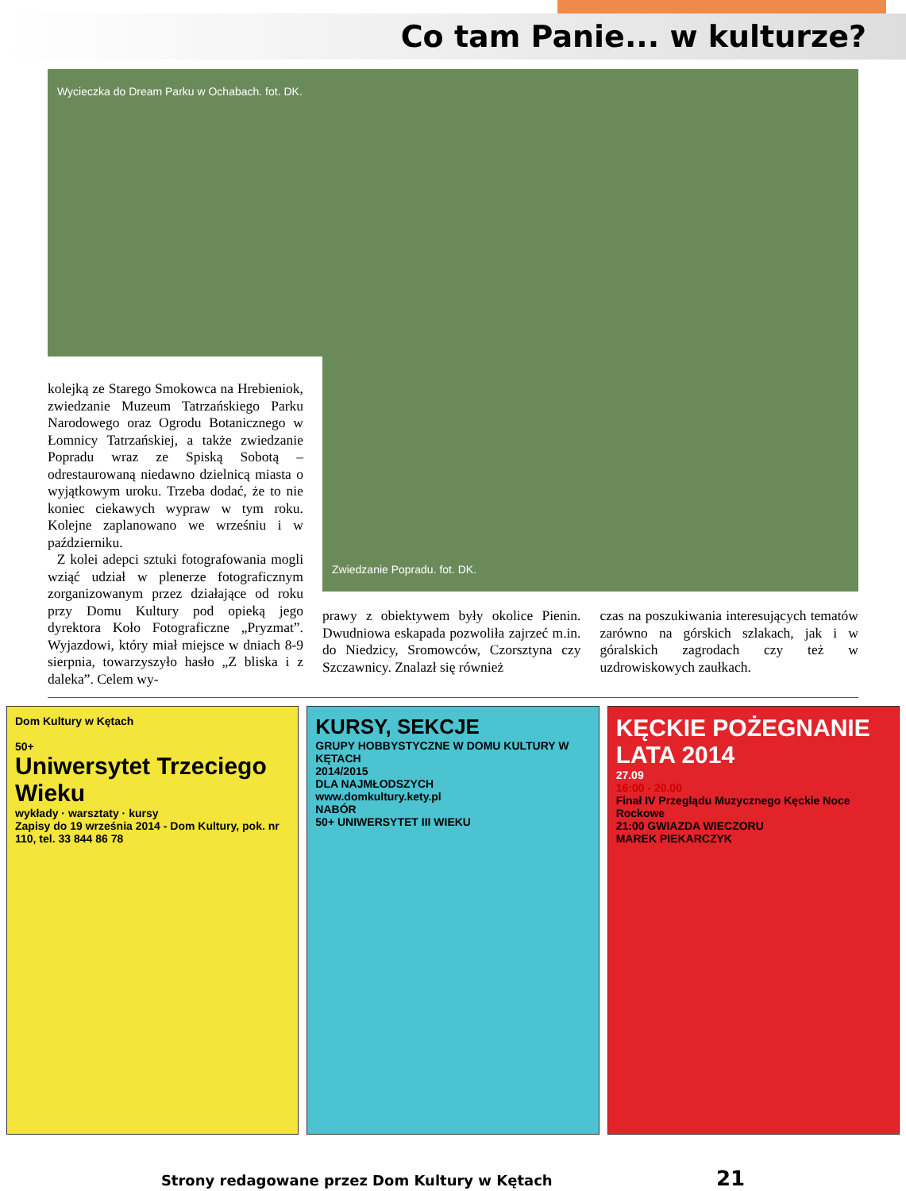Co tam Panie... w kulturze?
Wycieczka do Dream Parku w Ochabach. fot. DK.
kolejką ze Starego Smokowca na Hrebieniok, zwiedzanie Muzeum Tatrzańskiego Parku Narodowego oraz Ogrodu Botanicznego w Łomnicy Tatrzańskiej, a także zwiedzanie Popradu wraz ze Spiską Sobotą – odrestaurowaną niedawno dzielnicą miasta o wyjątkowym uroku. Trzeba dodać, że to nie koniec ciekawych wypraw w tym roku. Kolejne zaplanowano we wrześniu i w październiku.
Z kolei adepci sztuki fotografowania mogli wziąć udział w plenerze fotograficznym zorganizowanym przez działające od roku przy Domu Kultury pod opieką jego dyrektora Koło Fotograficzne „Pryzmat”. Wyjazdowi, który miał miejsce w dniach 8-9 sierpnia, towarzyszyło hasło „Z bliska i z daleka”. Celem wy-
Zwiedzanie Popradu. fot. DK.
prawy z obiektywem były okolice Pienin. Dwudniowa eskapada pozwoliła zajrzeć m.in. do Niedzicy, Sromowców, Czorsztyna czy Szczawnicy. Znalazł się również
czas na poszukiwania interesujących tematów zarówno na górskich szlakach, jak i w góralskich zagrodach czy też w uzdrowiskowych zaułkach.
Dom Kultury w Kętach
50+
Uniwersytet Trzeciego Wieku
wykłady · warsztaty · kursy
Zapisy do 19 września 2014 - Dom Kultury, pok. nr 110, tel. 33 844 86 78
KURSY, SEKCJE
GRUPY HOBBYSTYCZNE W DOMU KULTURY W KĘTACH
2014/2015
DLA NAJMŁODSZYCH
www.domkultury.kety.pl
NABÓR
50+ UNIWERSYTET III WIEKU
KĘCKIE POŻEGNANIE LATA 2014
27.09
16:00 - 20.00
Finał IV Przeglądu Muzycznego Kęckie Noce Rockowe
21:00 GWIAZDA WIECZORU
MAREK PIEKARCZYK
Strony redagowane przez Dom Kultury w Kętach 21